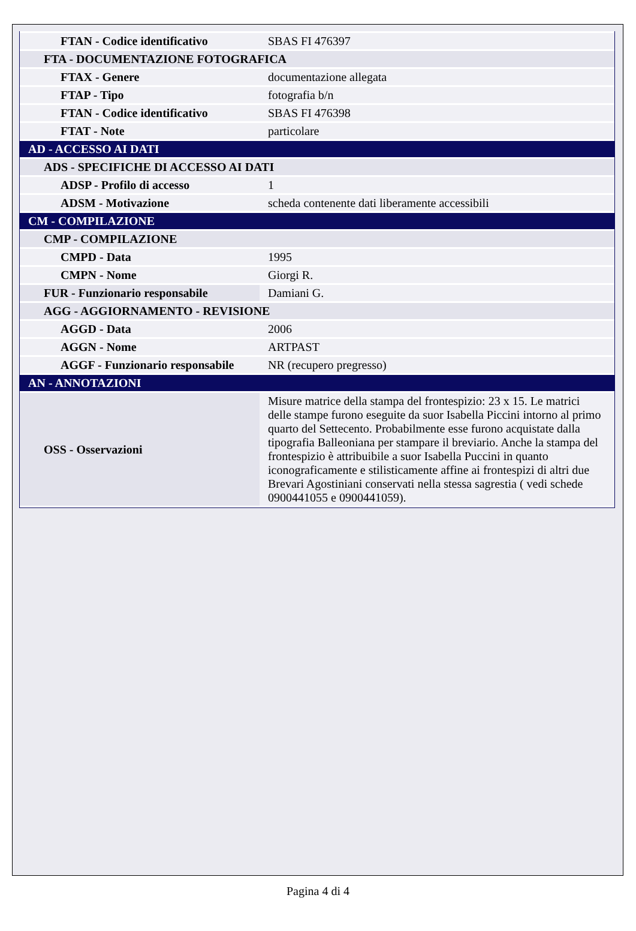| FTAN - Codice identificativo | SBAS FI 476397 |
| FTA - DOCUMENTAZIONE FOTOGRAFICA | |
| FTAX - Genere | documentazione allegata |
| FTAP - Tipo | fotografia b/n |
| FTAN - Codice identificativo | SBAS FI 476398 |
| FTAT - Note | particolare |
| AD - ACCESSO AI DATI | |
| ADS - SPECIFICHE DI ACCESSO AI DATI | |
| ADSP - Profilo di accesso | 1 |
| ADSM - Motivazione | scheda contenente dati liberamente accessibili |
| CM - COMPILAZIONE | |
| CMP - COMPILAZIONE | |
| CMPD - Data | 1995 |
| CMPN - Nome | Giorgi R. |
| FUR - Funzionario responsabile | Damiani G. |
| AGG - AGGIORNAMENTO - REVISIONE | |
| AGGD - Data | 2006 |
| AGGN - Nome | ARTPAST |
| AGGF - Funzionario responsabile | NR (recupero pregresso) |
| AN - ANNOTAZIONI | |
| OSS - Osservazioni | Misure matrice della stampa del frontespizio: 23 x 15. Le matrici delle stampe furono eseguite da suor Isabella Piccini intorno al primo quarto del Settecento. Probabilmente esse furono acquistate dalla tipografia Balleoniana per stampare il breviario. Anche la stampa del frontespizio è attribuibile a suor Isabella Puccini in quanto iconograficamente e stilisticamente affine ai frontespizi di altri due Brevari Agostiniani conservati nella stessa sagrestia ( vedi schede 0900441055 e 0900441059). |
Pagina 4 di 4